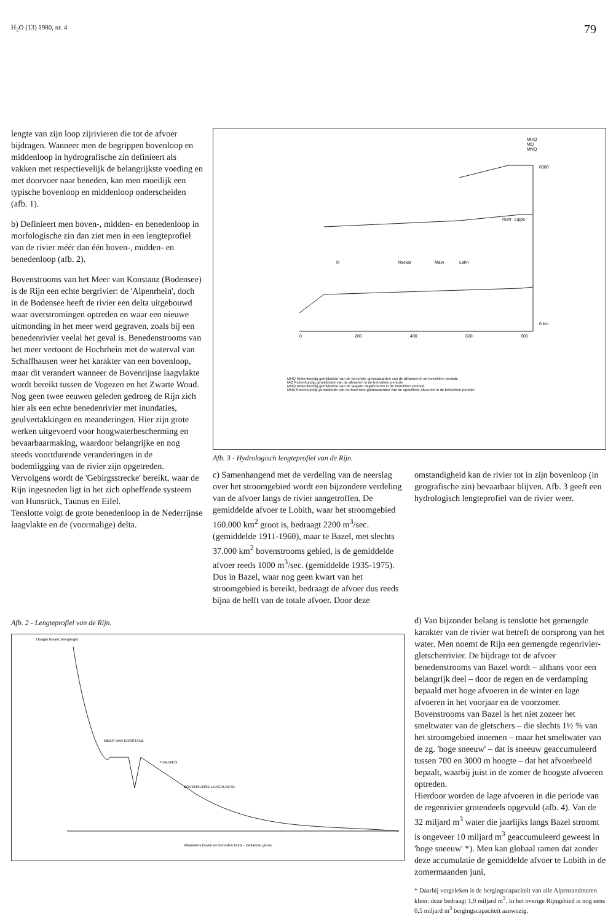H<sub>2</sub>O (13) 1980, nr. 4 79
lengte van zijn loop zijrivieren die tot de afvoer bijdragen. Wanneer men de begrippen bovenloop en middenloop in hydrografische zin definieert als vakken met respectievelijk de belangrijkste voeding en met doorvoer naar beneden, kan men moeilijk een typische bovenloop en middenloop onderscheiden (afb. 1).
b) Definieert men boven-, midden- en benedenloop in morfologische zin dan ziet men in een lengteprofiel van de rivier méér dan één boven-, midden- en benedenloop (afb. 2).
Bovenstrooms van het Meer van Konstanz (Bodensee) is de Rijn een echte bergrivier: de 'Alpenrhein', doch in de Bodensee heeft de rivier een delta uitgebouwd waar overstromingen optreden en waar een nieuwe uitmonding in het meer werd gegraven, zoals bij een benedenrivier veelal het geval is. Benedenstrooms van het meer vertoont de Hochrhein met de waterval van Schaffhausen weer het karakter van een bovenloop, maar dit verandert wanneer de Bovenrijnse laagvlakte wordt bereikt tussen de Vogezen en het Zwarte Woud. Nog geen twee eeuwen geleden gedroeg de Rijn zich hier als een echte benedenrivier met inundaties, geulvertakkingen en meanderingen. Hier zijn grote werken uitgevoerd voor hoogwaterbescherming en bevaarbaarmaking, waardoor belangrijke en nog steeds voortdurende veranderingen in de bodemligging van de rivier zijn opgetreden.
Vervolgens wordt de 'Gebirgsstrecke' bereikt, waar de Rijn ingesneden ligt in het zich opheffende systeem van Hunsrück, Taunus en Eifel.
Tenslotte volgt de grote benedenloop in de Nederrijnse laagvlakte en de (voormalige) delta.
MHQ
MQ
MNQ
6000
0 km
0
200
400
600
800
Ill
Neckar
Main
Lahn
Ruhr
Lippe
MHQ Rekenkundig gemiddelde van de bovenste grenswaarden van de afvoeren in de betrokken periode
MQ Rekenkundig gemiddelde van de afvoeren in de betrokken periode
MNQ Rekenkundig gemiddelde van de laagste dagafvoeren in de betrokken periode
MHq Rekenkundig gemiddelde van de bovenste grenswaarden van de specifieke afvoeren in de betrokken periode
Afb. 3 - Hydrologisch lengteprofiel van de Rijn.
c) Samenhangend met de verdeling van de neerslag over het stroomgebied wordt een bijzondere verdeling van de afvoer langs de rivier aangetroffen. De gemiddelde afvoer te Lobith, waar het stroomgebied 160.000 km<sup>2</sup> groot is, bedraagt 2200 m<sup>3</sup>/sec. (gemiddelde 1911-1960), maar te Bazel, met slechts 37.000 km<sup>2</sup> bovenstrooms gebied, is de gemiddelde afvoer reeds 1000 m<sup>3</sup>/sec. (gemiddelde 1935-1975). Dus in Bazel, waar nog geen kwart van het stroomgebied is bereikt, bedraagt de afvoer dus reeds bijna de helft van de totale afvoer. Door deze
omstandigheid kan de rivier tot in zijn bovenloop (in geografische zin) bevaarbaar blijven. Afb. 3 geeft een hydrologisch lengteprofiel van de rivier weer.
Afb. 2 - Lengteprofiel van de Rijn.
MEER VAN KONSTANZ
THALWEG
BOVENRIJNSE LAAGVLAKTE
Kilometers boven en beneden Duits - Zwitserse grens
Hoogte boven zeespiegel
d) Van bijzonder belang is tenslotte het gemengde karakter van de rivier wat betreft de oorsprong van het water. Men noemt de Rijn een gemengde regenrivier-gletscherrivier. De bijdrage tot de afvoer benedenstrooms van Bazel wordt – althans voor een belangrijk deel – door de regen en de verdamping bepaald met hoge afvoeren in de winter en lage afvoeren in het voorjaar en de voorzomer.
Bovenstrooms van Bazel is het niet zozeer het smeltwater van de gletschers – die slechts 1½ % van het stroomgebied innemen – maar het smeltwater van de zg. 'hoge sneeuw' – dat is sneeuw geaccumuleerd tussen 700 en 3000 m hoogte – dat het afvoerbeeld bepaalt, waarbij juist in de zomer de hoogste afvoeren optreden.
Hierdoor worden de lage afvoeren in die periode van de regenrivier grotendeels opgevuld (afb. 4). Van de 32 miljard m<sup>3</sup> water die jaarlijks langs Bazel stroomt is ongeveer 10 miljard m<sup>3</sup> geaccumuleerd geweest in 'hoge sneeuw' *). Men kan globaal ramen dat zonder deze accumulatie de gemiddelde afvoer te Lobith in de zomermaanden juni,
* Daarbij vergeleken is de bergingscapaciteit van alle Alpenrandmeren klein: deze bedraagt 1,9 miljard m<sup>3</sup>. In het overige Rijngebied is nog eens 0,5 miljard m<sup>3</sup> bergingscapaciteit aanwezig.